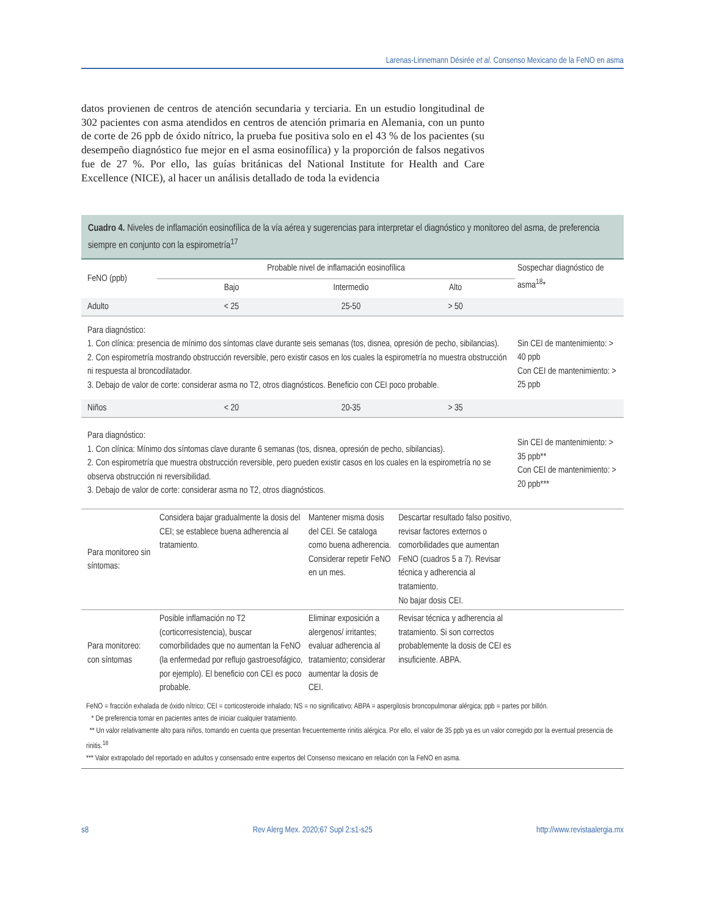Larenas-Linnemann Désirée et al. Consenso Mexicano de la FeNO en asma
datos provienen de centros de atención secundaria y terciaria. En un estudio longitudinal de 302 pacientes con asma atendidos en centros de atención primaria en Alemania, con un punto de corte de 26 ppb de óxido nítrico, la prueba fue positiva solo en el 43 % de los pacientes (su desempeño diagnóstico fue mejor en el asma eosinofílica) y la proporción de falsos negativos fue de 27 %. Por ello, las guías británicas del National Institute for Health and Care Excellence (NICE), al hacer un análisis detallado de toda la evidencia
Cuadro 4. Niveles de inflamación eosinofílica de la vía aérea y sugerencias para interpretar el diagnóstico y monitoreo del asma, de preferencia siempre en conjunto con la espirometría<sup>17</sup>
| FeNO (ppb) | Probable nivel de inflamación eosinofílica | | | Sospechar diagnóstico de asma<sup>18</sup>* |
| --- | --- | --- | --- | --- |
| | Bajo | Intermedio | Alto | |
| Adulto | < 25 | 25-50 | > 50 | |
| Para diagnóstico: 1. Con clínica: presencia de mínimo dos síntomas clave durante seis semanas (tos, disnea, opresión de pecho, sibilancias). 2. Con espirometría mostrando obstrucción reversible, pero existir casos en los cuales la espirometría no muestra obstrucción ni respuesta al broncodilatador. 3. Debajo de valor de corte: considerar asma no T2, otros diagnósticos. Beneficio con CEI poco probable. | | | | Sin CEI de mantenimiento: > 40 ppb Con CEI de mantenimiento: > 25 ppb |
| Niños | < 20 | 20-35 | > 35 | |
| Para diagnóstico: 1. Con clínica: Mínimo dos síntomas clave durante 6 semanas (tos, disnea, opresión de pecho, sibilancias). 2. Con espirometría que muestra obstrucción reversible, pero pueden existir casos en los cuales en la espirometría no se observa obstrucción ni reversibilidad. 3. Debajo de valor de corte: considerar asma no T2, otros diagnósticos. | | | | Sin CEI de mantenimiento: > 35 ppb** Con CEI de mantenimiento: > 20 ppb*** |
| Para monitoreo sin síntomas: | Considera bajar gradualmente la dosis del CEI; se establece buena adherencia al tratamiento. | Mantener misma dosis del CEI. Se cataloga como buena adherencia. Considerar repetir FeNO en un mes. | Descartar resultado falso positivo, revisar factores externos o comorbilidades que aumentan FeNO (cuadros 5 a 7). Revisar técnica y adherencia al tratamiento. No bajar dosis CEI. | |
| Para monitoreo: con síntomas | Posible inflamación no T2 (corticorresistencia), buscar comorbilidades que no aumentan la FeNO (la enfermedad por reflujo gastroesofágico, por ejemplo). El beneficio con CEI es poco probable. | Eliminar exposición a alergenos/ irritantes; evaluar adherencia al tratamiento; considerar aumentar la dosis de CEI. | Revisar técnica y adherencia al tratamiento. Si son correctos probablemente la dosis de CEI es insuficiente. ABPA. | |
FeNO = fracción exhalada de óxido nítrico; CEI = corticosteroide inhalado; NS = no significativo; ABPA = aspergilosis broncopulmonar alérgica; ppb = partes por billón.
* De preferencia tomar en pacientes antes de iniciar cualquier tratamiento.
** Un valor relativamente alto para niños, tomando en cuenta que presentan frecuentemente rinitis alérgica. Por ello, el valor de 35 ppb ya es un valor corregido por la eventual presencia de rinitis.<sup>18</sup>
*** Valor extrapolado del reportado en adultos y consensado entre expertos del Consenso mexicano en relación con la FeNO en asma.
s8 Rev Alerg Mex. 2020;67 Supl 2:s1-s25 http://www.revistaalergia.mx